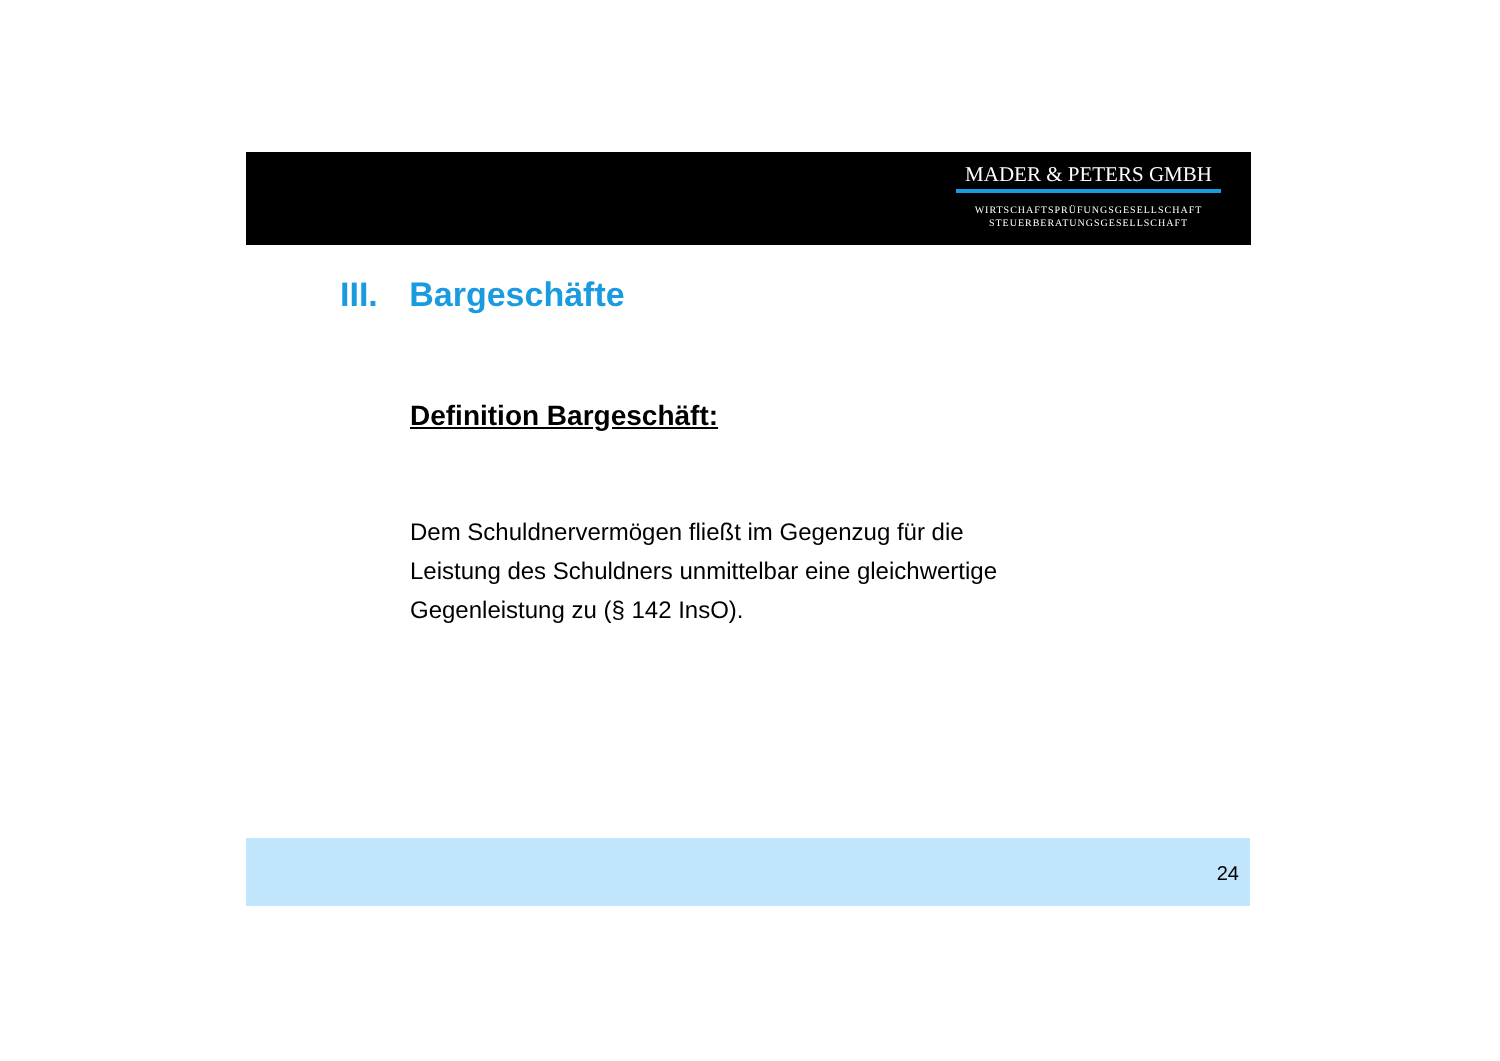MADER & PETERS GMBH
WIRTSCHAFTSPRÜFUNGSGESELLSCHAFT
STEUERBERATUNGSGESELLSCHAFT
III. Bargeschäfte
Definition Bargeschäft:
Dem Schuldnervermögen fließt im Gegenzug für die
Leistung des Schuldners unmittelbar eine gleichwertige
Gegenleistung zu (§ 142 InsO).
24